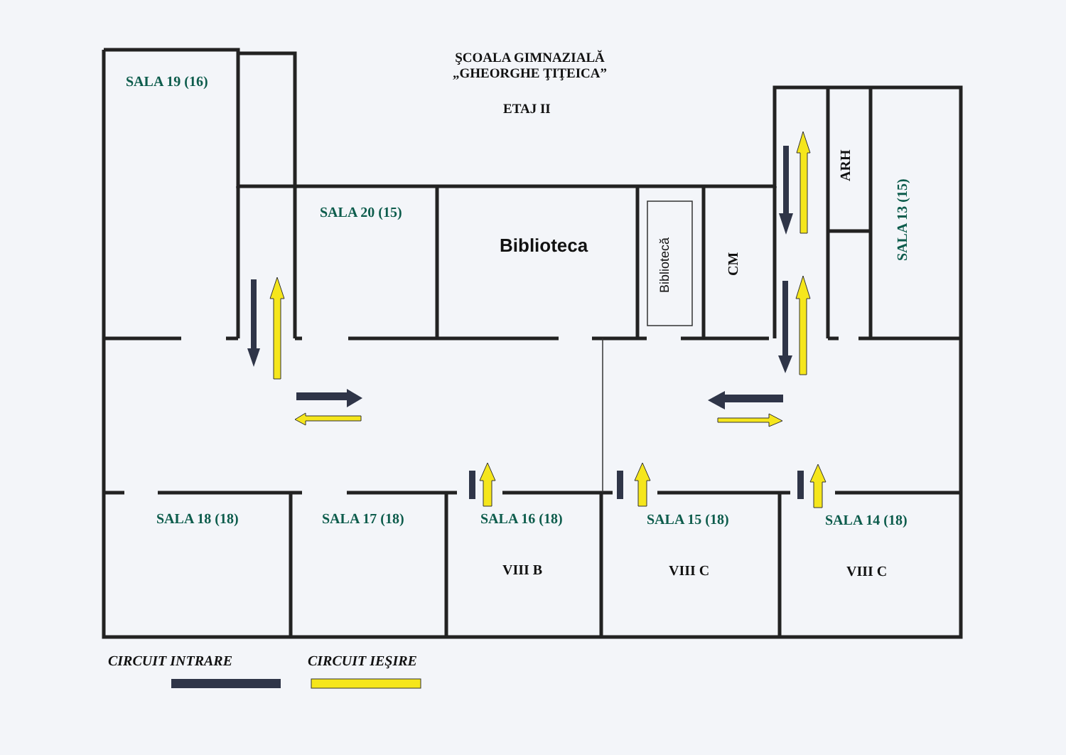ŞCOALA GIMNAZIALĂ
„GHEORGHE ŢIŢEICA”
ETAJ II
SALA 19 (16)
SALA 20 (15)
Biblioteca
Bibliotecă
CM
ARH
SALA 13 (15)
SALA 18 (18) SALA 17 (18) SALA 16 (18) SALA 15 (18) SALA 14 (18)
VIII B VIII C VIII C
CIRCUIT INTRARE CIRCUIT IEŞIRE